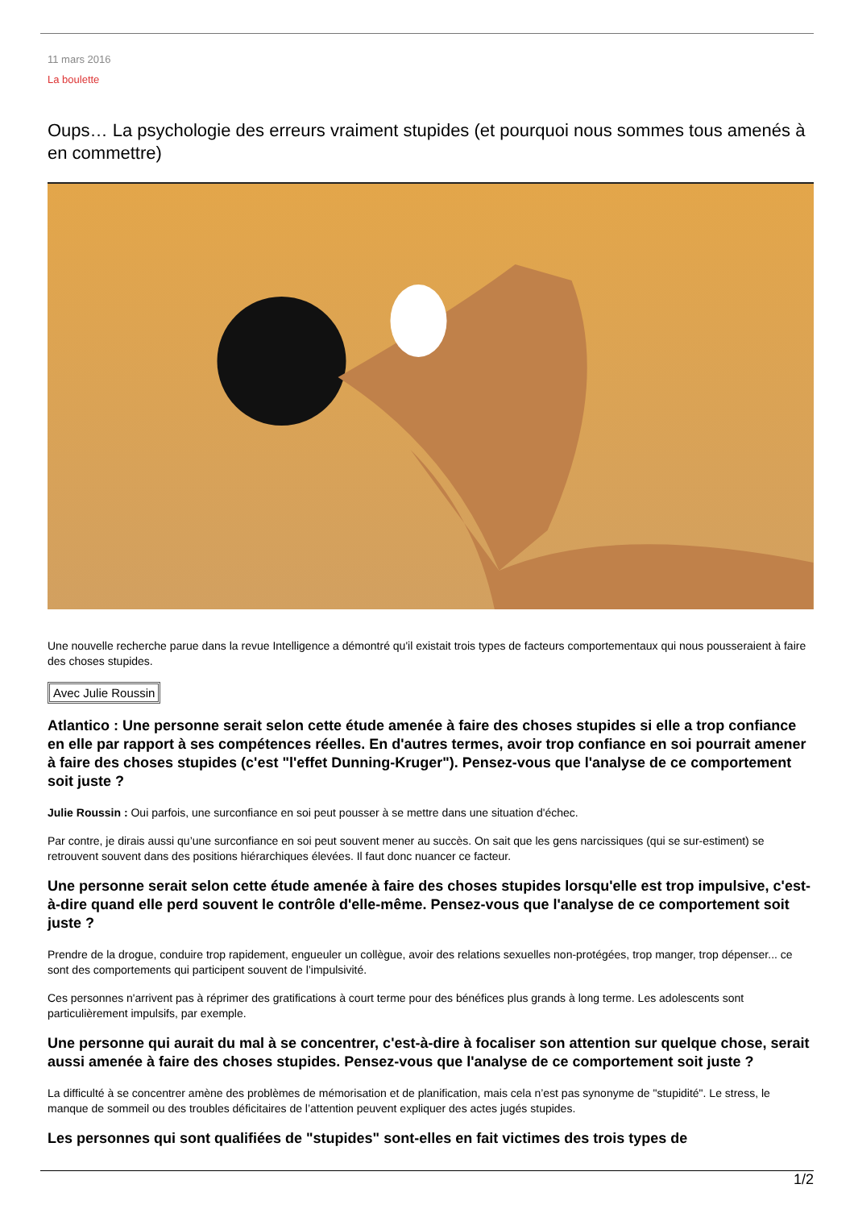11 mars 2016
La boulette
Oups… La psychologie des erreurs vraiment stupides (et pourquoi nous sommes tous amenés à en commettre)
Une nouvelle recherche parue dans la revue Intelligence a démontré qu'il existait trois types de facteurs comportementaux qui nous pousseraient à faire des choses stupides.
Avec Julie Roussin
Atlantico : Une personne serait selon cette étude amenée à faire des choses stupides si elle a trop confiance en elle par rapport à ses compétences réelles. En d'autres termes, avoir trop confiance en soi pourrait amener à faire des choses stupides (c'est "l'effet Dunning-Kruger"). Pensez-vous que l'analyse de ce comportement soit juste ?
Julie Roussin : Oui parfois, une surconfiance en soi peut pousser à se mettre dans une situation d'échec.
Par contre, je dirais aussi qu’une surconfiance en soi peut souvent mener au succès. On sait que les gens narcissiques (qui se sur-estiment) se retrouvent souvent dans des positions hiérarchiques élevées. Il faut donc nuancer ce facteur.
Une personne serait selon cette étude amenée à faire des choses stupides lorsqu'elle est trop impulsive, c'est-à-dire quand elle perd souvent le contrôle d'elle-même. Pensez-vous que l'analyse de ce comportement soit juste ?
Prendre de la drogue, conduire trop rapidement, engueuler un collègue, avoir des relations sexuelles non-protégées, trop manger, trop dépenser... ce sont des comportements qui participent souvent de l’impulsivité.
Ces personnes n'arrivent pas à réprimer des gratifications à court terme pour des bénéfices plus grands à long terme. Les adolescents sont particulièrement impulsifs, par exemple.
Une personne qui aurait du mal à se concentrer, c'est-à-dire à focaliser son attention sur quelque chose, serait aussi amenée à faire des choses stupides. Pensez-vous que l'analyse de ce comportement soit juste ?
La difficulté à se concentrer amène des problèmes de mémorisation et de planification, mais cela n’est pas synonyme de "stupidité". Le stress, le manque de sommeil ou des troubles déficitaires de l’attention peuvent expliquer des actes jugés stupides.
Les personnes qui sont qualifiées de "stupides" sont-elles en fait victimes des trois types de
1/2